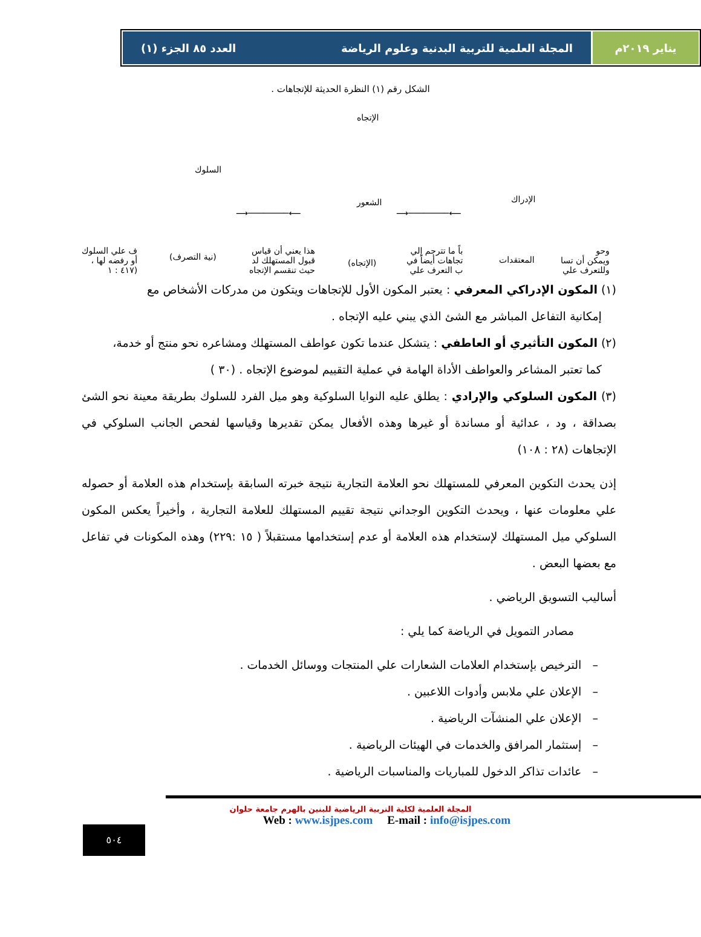يناير ٢٠١٩م المجلة العلمية للتربية البدنية وعلوم الرياضة العدد ٨٥ الجزء (١)
الشكل رقم (١) النظرة الحديثة للإتجاهات .
الإتجاه
السلوك
الشعور الإدراك
⟵────────⟶ ⟵────────⟶
ف علي السلوك
أو رفضه لها ،
(٤١٧ : ١
(نية التصرف)
هذا يعني أن قياس
قبول المستهلك لد
حيث تنقسم الإتجاه
(الإتجاه)
باً ما تترجم إلي
تجاهات أيضاً في
ب التعرف علي
المعتقدات
وحو
ويمكن أن تسا
وللتعرف علي
(١) المكون الإدراكي المعرفي : يعتبر المكون الأول للإتجاهات ويتكون من مدركات الأشخاص مع
إمكانية التفاعل المباشر مع الشئ الذي يبني عليه الإتجاه .
(٢) المكون التأثيري أو العاطفي : يتشكل عندما تكون عواطف المستهلك ومشاعره نحو منتج أو خدمة،
كما تعتبر المشاعر والعواطف الأداة الهامة في عملية التقييم لموضوع الإتجاه . (٣٠ )
(٣) المكون السلوكي والإرادي : يطلق عليه النوايا السلوكية وهو ميل الفرد للسلوك بطريقة معينة نحو الشئ بصداقة ، ود ، عدائية أو مساندة أو غيرها وهذه الأفعال يمكن تقديرها وقياسها لفحص الجانب السلوكي في الإتجاهات (٢٨ : ١٠٨)
إذن يحدث التكوين المعرفي للمستهلك نحو العلامة التجارية نتيجة خبرته السابقة بإستخدام هذه العلامة أو حصوله علي معلومات عنها ، ويحدث التكوين الوجداني نتيجة تقييم المستهلك للعلامة التجارية ، وأخيراً يعكس المكون السلوكي ميل المستهلك لإستخدام هذه العلامة أو عدم إستخدامها مستقبلاً ( ١٥ :٢٢٩) وهذه المكونات في تفاعل مع بعضها البعض .
أساليب التسويق الرياضي .
مصادر التمويل في الرياضة كما يلي :
– الترخيص بإستخدام العلامات الشعارات علي المنتجات ووسائل الخدمات .
– الإعلان علي ملابس وأدوات اللاعبين .
– الإعلان علي المنشآت الرياضية .
– إستثمار المرافق والخدمات في الهيئات الرياضية .
– عائدات تذاكر الدخول للمباريات والمناسبات الرياضية .
المجلة العلمية لكلية التربية الرياضية للبنين بالهرم جامعة حلوان
Web : www.isjpes.com E-mail : info@isjpes.com
٥٠٤